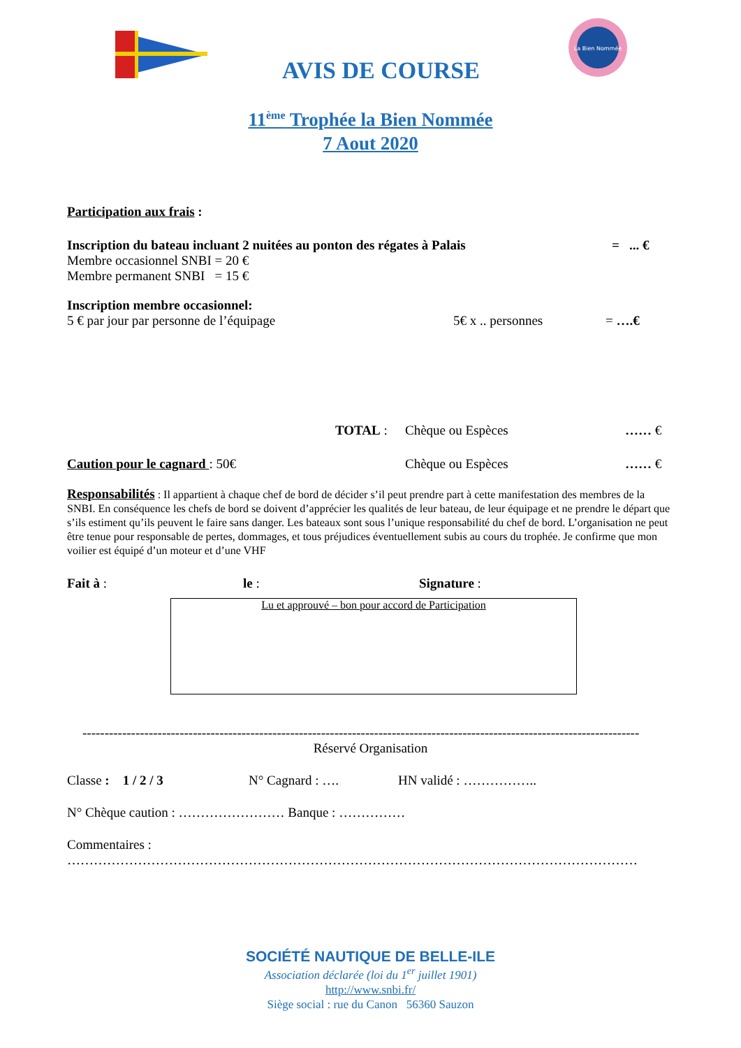La Bien Nommée
AVIS DE COURSE
11<sup>ème</sup> Trophée la Bien Nommée
7 Aout 2020
Participation aux frais :
Inscription du bateau incluant 2 nuitées au ponton des régates à Palais = ... €
Membre occasionnel SNBI = 20 €
Membre permanent SNBI = 15 €
Inscription membre occasionnel:
5 € par jour par personne de l’équipage 5€ x .. personnes = ….€
TOTAL : Chèque ou Espèces …… €
Caution pour le cagnard : 50€ Chèque ou Espèces …… €
Responsabilités : Il appartient à chaque chef de bord de décider s’il peut prendre part à cette manifestation des membres de la SNBI. En conséquence les chefs de bord se doivent d’apprécier les qualités de leur bateau, de leur équipage et ne prendre le départ que s’ils estiment qu’ils peuvent le faire sans danger. Les bateaux sont sous l’unique responsabilité du chef de bord. L’organisation ne peut être tenue pour responsable de pertes, dommages, et tous préjudices éventuellement subis au cours du trophée. Je confirme que mon voilier est équipé d’un moteur et d’une VHF
Fait à : le : Signature :
Lu et approuvé – bon pour accord de Participation
------------------------------------------------------------------------------------------------------------------------------
Réservé Organisation
Classe : 1 / 2 / 3 N° Cagnard : …. HN validé : ……………..
N° Chèque caution : …………………… Banque : ……………
Commentaires :
…………………………………………………………………………………………………………………
SOCIÉTÉ NAUTIQUE DE BELLE-ILE
Association déclarée (loi du 1<sup>er</sup> juillet 1901)
http://www.snbi.fr/
Siège social : rue du Canon 56360 Sauzon